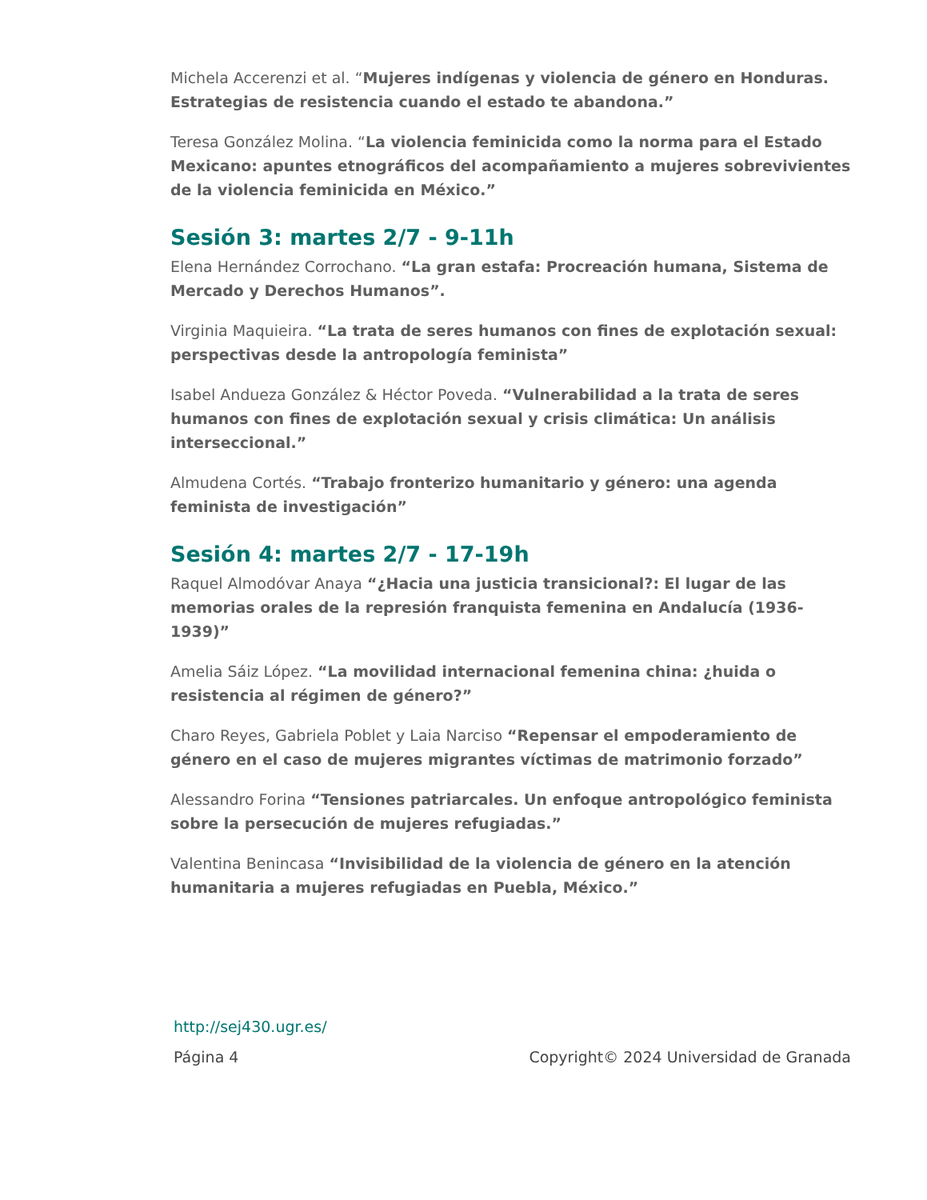Michela Accerenzi et al. “Mujeres indígenas y violencia de género en Honduras. Estrategias de resistencia cuando el estado te abandona.”
Teresa González Molina. “La violencia feminicida como la norma para el Estado Mexicano: apuntes etnográficos del acompañamiento a mujeres sobrevivientes de la violencia feminicida en México.”
Sesión 3: martes 2/7 - 9-11h
Elena Hernández Corrochano. “La gran estafa: Procreación humana, Sistema de Mercado y Derechos Humanos”.
Virginia Maquieira. “La trata de seres humanos con fines de explotación sexual: perspectivas desde la antropología feminista”
Isabel Andueza González & Héctor Poveda. “Vulnerabilidad a la trata de seres humanos con fines de explotación sexual y crisis climática: Un análisis interseccional.”
Almudena Cortés. “Trabajo fronterizo humanitario y género: una agenda feminista de investigación”
Sesión 4: martes 2/7 - 17-19h
Raquel Almodóvar Anaya “¿Hacia una justicia transicional?: El lugar de las memorias orales de la represión franquista femenina en Andalucía (1936-1939)”
Amelia Sáiz López. “La movilidad internacional femenina china: ¿huida o resistencia al régimen de género?”
Charo Reyes, Gabriela Poblet y Laia Narciso “Repensar el empoderamiento de género en el caso de mujeres migrantes víctimas de matrimonio forzado”
Alessandro Forina “Tensiones patriarcales. Un enfoque antropológico feminista sobre la persecución de mujeres refugiadas.”
Valentina Benincasa “Invisibilidad de la violencia de género en la atención humanitaria a mujeres refugiadas en Puebla, México.”
http://sej430.ugr.es/
Página 4 Copyright© 2024 Universidad de Granada